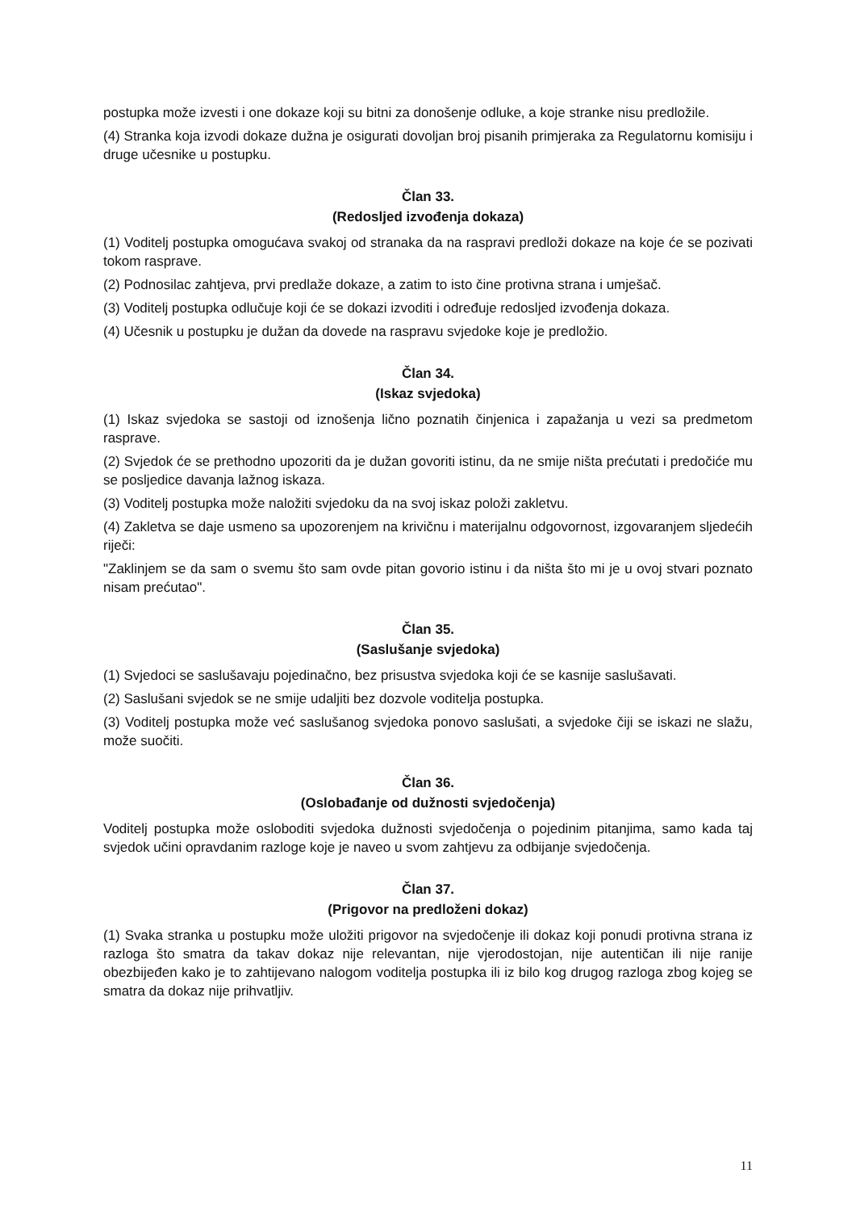postupka može izvesti i one dokaze koji su bitni za donošenje odluke, a koje stranke nisu predložile.
(4) Stranka koja izvodi dokaze dužna je osigurati dovoljan broj pisanih primjeraka za Regulatornu komisiju i druge učesnike u postupku.
Član 33.
(Redosljed izvođenja dokaza)
(1) Voditelj postupka omogućava svakoj od stranaka da na raspravi predloži dokaze na koje će se pozivati tokom rasprave.
(2) Podnosilac zahtjeva, prvi predlaže dokaze, a zatim to isto čine protivna strana i umješač.
(3) Voditelj postupka odlučuje koji će se dokazi izvoditi i određuje redosljed izvođenja dokaza.
(4) Učesnik u postupku je dužan da dovede na raspravu svjedoke koje je predložio.
Član 34.
(Iskaz svjedoka)
(1) Iskaz svjedoka se sastoji od iznošenja lično poznatih činjenica i zapažanja u vezi sa predmetom rasprave.
(2) Svjedok će se prethodno upozoriti da je dužan govoriti istinu, da ne smije ništa prećutati i predočiće mu se posljedice davanja lažnog iskaza.
(3) Voditelj postupka može naložiti svjedoku da na svoj iskaz položi zakletvu.
(4) Zakletva se daje usmeno sa upozorenjem na krivičnu i materijalnu odgovornost, izgovaranjem sljedećih riječi:
"Zaklinjem se da sam o svemu što sam ovde pitan govorio istinu i da ništa što mi je u ovoj stvari poznato nisam prećutao".
Član 35.
(Saslušanje svjedoka)
(1) Svjedoci se saslušavaju pojedinačno, bez prisustva svjedoka koji će se kasnije saslušavati.
(2) Saslušani svjedok se ne smije udaljiti bez dozvole voditelja postupka.
(3) Voditelj postupka može već saslušanog svjedoka ponovo saslušati, a svjedoke čiji se iskazi ne slažu, može suočiti.
Član 36.
(Oslobađanje od dužnosti svjedočenja)
Voditelj postupka može osloboditi svjedoka dužnosti svjedočenja o pojedinim pitanjima, samo kada taj svjedok učini opravdanim razloge koje je naveo u svom zahtjevu za odbijanje svjedočenja.
Član 37.
(Prigovor na predloženi dokaz)
(1) Svaka stranka u postupku može uložiti prigovor na svjedočenje ili dokaz koji ponudi protivna strana iz razloga što smatra da takav dokaz nije relevantan, nije vjerodostojan, nije autentičan ili nije ranije obezbijeđen kako je to zahtijevano nalogom voditelja postupka ili iz bilo kog drugog razloga zbog kojeg se smatra da dokaz nije prihvatljiv.
11